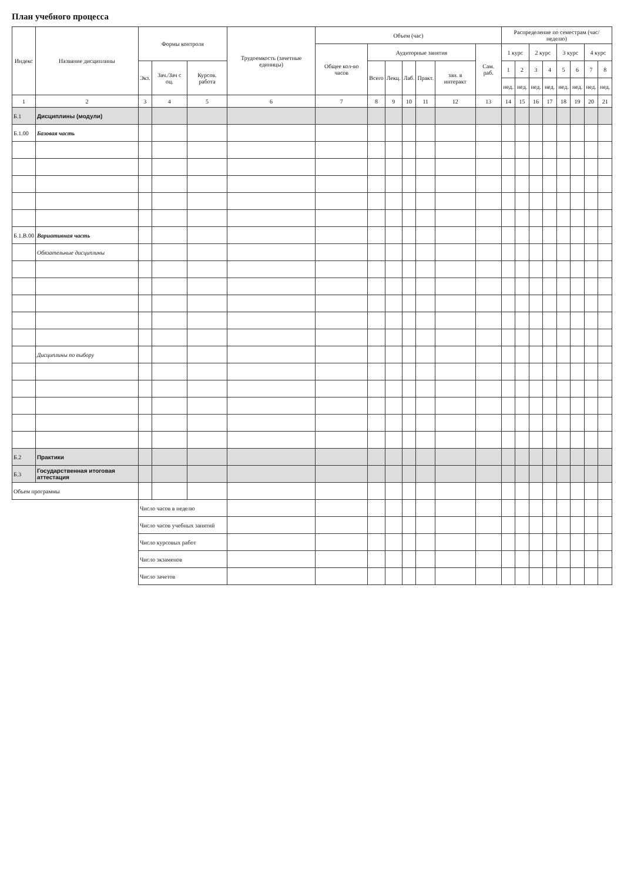План учебного процесса
| Индекс | Название дисциплины | Формы контроля | | | Трудоемкость (зачетные единицы) | Объем (час) | | | | | | | Распределение по семестрам (час/ неделю) | | | | | | | |
| --- | --- | --- | --- | --- | --- | --- | --- | --- | --- | --- | --- | --- | --- | --- | --- | --- | --- | --- | --- | --- |
| | | | | | | Общее кол-во часов | Аудиторные занятия | | | | | Сам. раб. | 1 курс | | 2 курс | | 3 курс | | 4 курс | |
| | | Экз. | Зач./Зач с оц. | Курсов. работа | | | Всего | Лекц. | Лаб. | Практ. | зан. в интеракт | | 1 | 2 | 3 | 4 | 5 | 6 | 7 | 8 |
| | | | | | | | | | | | | | нед. | нед. | нед. | нед. | нед. | нед. | нед. | нед. |
| 1 | 2 | 3 | 4 | 5 | 6 | 7 | 8 | 9 | 10 | 11 | 12 | 13 | 14 | 15 | 16 | 17 | 18 | 19 | 20 | 21 |
| Б.1 | Дисциплины (модули) | | | | | | | | | | | | | | | | | | | |
| Б.1.00 | Базовая часть | | | | | | | | | | | | | | | | | | | |
| Б.1.В.00 | Вариативная часть | | | | | | | | | | | | | | | | | | | |
| | Обязательные дисциплины | | | | | | | | | | | | | | | | | | | |
| | Дисциплины по выбору | | | | | | | | | | | | | | | | | | | |
| Б.2 | Практики | | | | | | | | | | | | | | | | | | | |
| Б.3 | Государственная итоговая аттестация | | | | | | | | | | | | | | | | | | | |
| Объем программы | | | | | | | | | | | | | | | | | | | | |
| | | Число часов в неделю | | | | | | | | | | | | | | | | | | |
| | | Число часов учебных занятий | | | | | | | | | | | | | | | | | | |
| | | Число курсовых работ | | | | | | | | | | | | | | | | | | |
| | | Число экзаменов | | | | | | | | | | | | | | | | | | |
| | | Число зачетов | | | | | | | | | | | | | | | | | | |